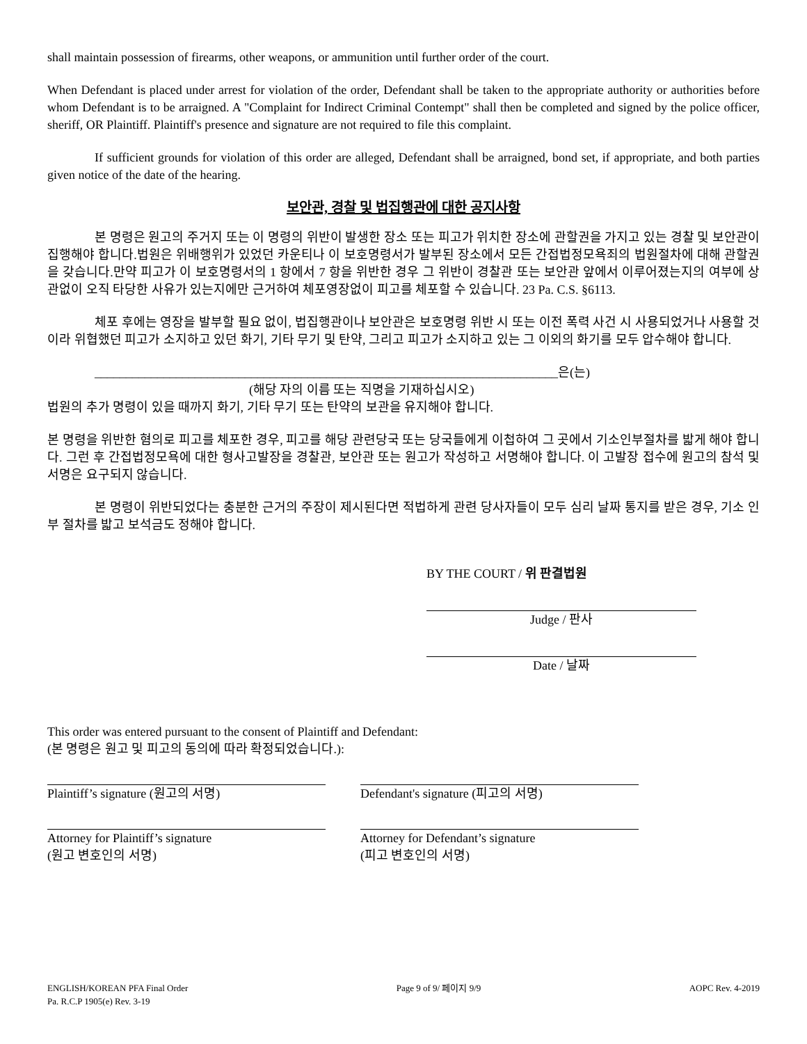shall maintain possession of firearms, other weapons, or ammunition until further order of the court.
When Defendant is placed under arrest for violation of the order, Defendant shall be taken to the appropriate authority or authorities before whom Defendant is to be arraigned. A "Complaint for Indirect Criminal Contempt" shall then be completed and signed by the police officer, sheriff, OR Plaintiff. Plaintiff's presence and signature are not required to file this complaint.
If sufficient grounds for violation of this order are alleged, Defendant shall be arraigned, bond set, if appropriate, and both parties given notice of the date of the hearing.
보안관, 경찰 및 법집행관에 대한 공지사항
본 명령은 원고의 주거지 또는 이 명령의 위반이 발생한 장소 또는 피고가 위치한 장소에 관할권을 가지고 있는 경찰 및 보안관이 집행해야 합니다.법원은 위배행위가 있었던 카운티나 이 보호명령서가 발부된 장소에서 모든 간접법정모욕죄의 법원절차에 대해 관할권을 갖습니다.만약 피고가 이 보호명령서의 1 항에서 7 항을 위반한 경우 그 위반이 경찰관 또는 보안관 앞에서 이루어졌는지의 여부에 상관없이 오직 타당한 사유가 있는지에만 근거하여 체포영장없이 피고를 체포할 수 있습니다. 23 Pa. C.S. §6113.
체포 후에는 영장을 발부할 필요 없이, 법집행관이나 보안관은 보호명령 위반 시 또는 이전 폭력 사건 시 사용되었거나 사용할 것이라 위협했던 피고가 소지하고 있던 화기, 기타 무기 및 탄약, 그리고 피고가 소지하고 있는 그 이외의 화기를 모두 압수해야 합니다.
__________________________________________________________________________은(는)
(해당 자의 이름 또는 직명을 기재하십시오)
법원의 추가 명령이 있을 때까지 화기, 기타 무기 또는 탄약의 보관을 유지해야 합니다.
본 명령을 위반한 혐의로 피고를 체포한 경우, 피고를 해당 관련당국 또는 당국들에게 이첩하여 그 곳에서 기소인부절차를 밟게 해야 합니다. 그런 후 간접법정모욕에 대한 형사고발장을 경찰관, 보안관 또는 원고가 작성하고 서명해야 합니다. 이 고발장 접수에 원고의 참석 및 서명은 요구되지 않습니다.
본 명령이 위반되었다는 충분한 근거의 주장이 제시된다면 적법하게 관련 당사자들이 모두 심리 날짜 통지를 받은 경우, 기소 인부 절차를 밟고 보석금도 정해야 합니다.
BY THE COURT / 위 판결법원
Judge / 판사
Date / 날짜
This order was entered pursuant to the consent of Plaintiff and Defendant:
(본 명령은 원고 및 피고의 동의에 따라 확정되었습니다.):
Plaintiff’s signature (원고의 서명) Defendant's signature (피고의 서명)
Attorney for Plaintiff’s signature
(원고 변호인의 서명)
Attorney for Defendant’s signature
(피고 변호인의 서명)
ENGLISH/KOREAN PFA Final Order
Pa. R.C.P 1905(e) Rev. 3-19
Page 9 of 9/ 페이지 9/9 AOPC Rev. 4-2019